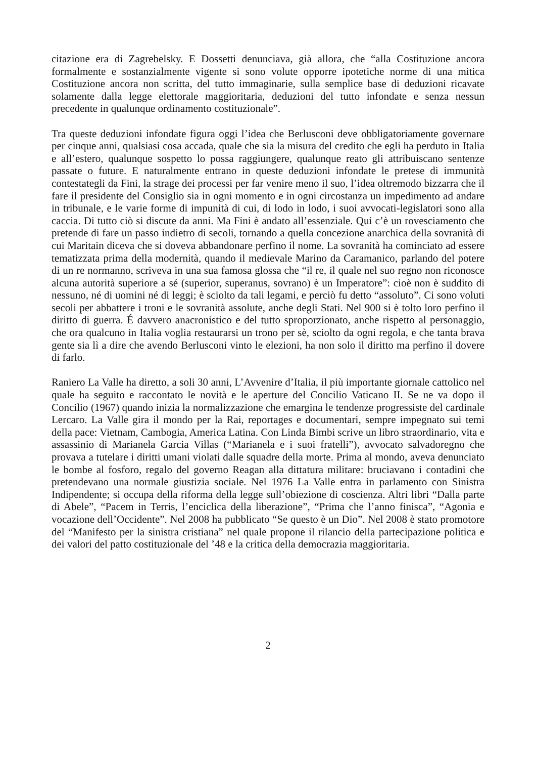citazione era di Zagrebelsky. E Dossetti denunciava, già allora, che “alla Costituzione ancora formalmente e sostanzialmente vigente si sono volute opporre ipotetiche norme di una mitica Costituzione ancora non scritta, del tutto immaginarie, sulla semplice base di deduzioni ricavate solamente dalla legge elettorale maggioritaria, deduzioni del tutto infondate e senza nessun precedente in qualunque ordinamento costituzionale”.
Tra queste deduzioni infondate figura oggi l’idea che Berlusconi deve obbligatoriamente governare per cinque anni, qualsiasi cosa accada, quale che sia la misura del credito che egli ha perduto in Italia e all’estero, qualunque sospetto lo possa raggiungere, qualunque reato gli attribuiscano sentenze passate o future. E naturalmente entrano in queste deduzioni infondate le pretese di immunità contestategli da Fini, la strage dei processi per far venire meno il suo, l’idea oltremodo bizzarra che il fare il presidente del Consiglio sia in ogni momento e in ogni circostanza un impedimento ad andare in tribunale, e le varie forme di impunità di cui, di lodo in lodo, i suoi avvocati-legislatori sono alla caccia. Di tutto ciò si discute da anni. Ma Fini è andato all’essenziale. Qui c’è un rovesciamento che pretende di fare un passo indietro di secoli, tornando a quella concezione anarchica della sovranità di cui Maritain diceva che si doveva abbandonare perfino il nome. La sovranità ha cominciato ad essere tematizzata prima della modernità, quando il medievale Marino da Caramanico, parlando del potere di un re normanno, scriveva in una sua famosa glossa che “il re, il quale nel suo regno non riconosce alcuna autorità superiore a sé (superior, superanus, sovrano) è un Imperatore”: cioè non è suddito di nessuno, né di uomini né di leggi; è sciolto da tali legami, e perciò fu detto “assoluto”. Ci sono voluti secoli per abbattere i troni e le sovranità assolute, anche degli Stati. Nel 900 si è tolto loro perfino il diritto di guerra. É davvero anacronistico e del tutto sproporzionato, anche rispetto al personaggio, che ora qualcuno in Italia voglia restaurarsi un trono per sè, sciolto da ogni regola, e che tanta brava gente sia lì a dire che avendo Berlusconi vinto le elezioni, ha non solo il diritto ma perfino il dovere di farlo.
Raniero La Valle ha diretto, a soli 30 anni, L’Avvenire d’Italia, il più importante giornale cattolico nel quale ha seguito e raccontato le novità e le aperture del Concilio Vaticano II. Se ne va dopo il Concilio (1967) quando inizia la normalizzazione che emargina le tendenze progressiste del cardinale Lercaro. La Valle gira il mondo per la Rai, reportages e documentari, sempre impegnato sui temi della pace: Vietnam, Cambogia, America Latina. Con Linda Bimbi scrive un libro straordinario, vita e assassinio di Marianela Garcia Villas (“Marianela e i suoi fratelli”), avvocato salvadoregno che provava a tutelare i diritti umani violati dalle squadre della morte. Prima al mondo, aveva denunciato le bombe al fosforo, regalo del governo Reagan alla dittatura militare: bruciavano i contadini che pretendevano una normale giustizia sociale. Nel 1976 La Valle entra in parlamento con Sinistra Indipendente; si occupa della riforma della legge sull’obiezione di coscienza. Altri libri “Dalla parte di Abele”, “Pacem in Terris, l’enciclica della liberazione”, “Prima che l’anno finisca”, “Agonia e vocazione dell’Occidente”. Nel 2008 ha pubblicato “Se questo è un Dio”. Nel 2008 è stato promotore del “Manifesto per la sinistra cristiana” nel quale propone il rilancio della partecipazione politica e dei valori del patto costituzionale del ’48 e la critica della democrazia maggioritaria.
2